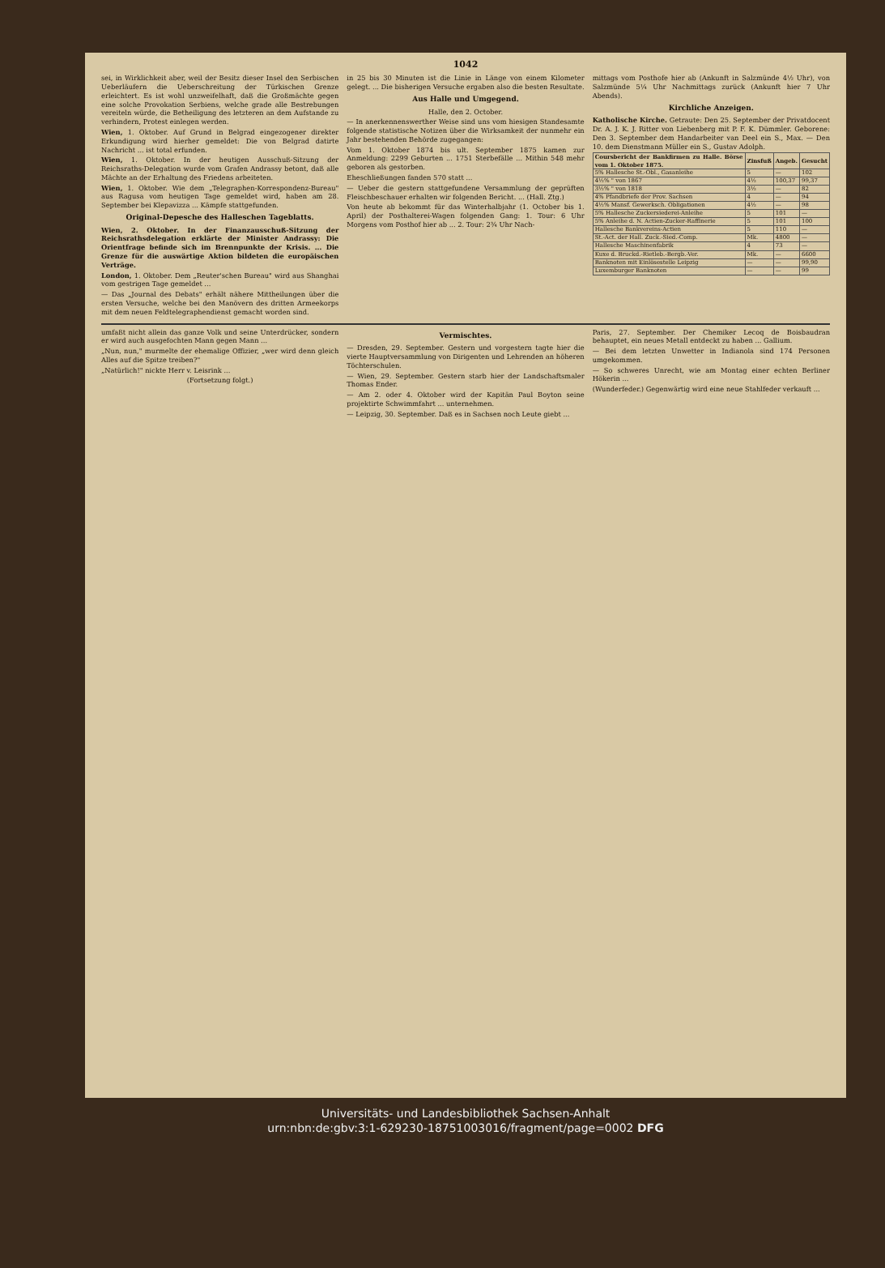1042
sei, in Wirklichkeit aber, weil der Besitz dieser Insel den Serbischen Ueberläufern die Ueberschreitung der Türkischen Grenze erleichtert. Es ist wohl unzweifelhaft, daß die Großmächte gegen eine solche Provokation Serbiens, welche grade alle Bestrebungen vereiteln würde, die Betheiligung des letzteren an dem Aufstande zu verhindern, Protest einlegen werden.
Wien, 1. Oktober. Auf Grund in Belgrad eingezogener direkter Erkundigung wird hierher gemeldet: Die von Belgrad datirte Nachricht ... ist total erfunden.
Wien, 1. Oktober. In der heutigen Ausschuß-Sitzung der Reichsraths-Delegation wurde vom Grafen Andrassy betont, daß alle Mächte an der Erhaltung des Friedens arbeiteten.
Wien, 1. Oktober. Wie dem „Telegraphen-Korrespondenz-Bureau" aus Ragusa vom heutigen Tage gemeldet wird, haben am 28. September bei Klepavizza ... Kämpfe stattgefunden.
Original-Depesche des Halleschen Tageblatts.
Wien, 2. Oktober. In der Finanzausschuß-Sitzung der Reichsrathsdelegation erklärte der Minister Andrassy: Die Orientfrage befinde sich im Brennpunkte der Krisis. ... Die Grenze für die auswärtige Aktion bildeten die europäischen Verträge.
London, 1. Oktober. Dem „Reuter'schen Bureau" wird aus Shanghai vom gestrigen Tage gemeldet ...
— Das „Journal des Debats" erhält nähere Mittheilungen über die ersten Versuche, welche bei den Manövern des dritten Armeekorps mit dem neuen Feldtelegraphendienst gemacht worden sind.
in 25 bis 30 Minuten ist die Linie in Länge von einem Kilometer gelegt. ... Die bisherigen Versuche ergaben also die besten Resultate.
Aus Halle und Umgegend.
Halle, den 2. October.
— In anerkennenswerther Weise sind uns vom hiesigen Standesamte folgende statistische Notizen über die Wirksamkeit der nunmehr ein Jahr bestehenden Behörde zugegangen:
Vom 1. Oktober 1874 bis ult. September 1875 kamen zur Anmeldung: 2299 Geburten ... 1751 Sterbefälle ... Mithin 548 mehr geboren als gestorben.
Eheschließungen fanden 570 statt ...
— Ueber die gestern stattgefundene Versammlung der geprüften Fleischbeschauer erhalten wir folgenden Bericht. ... (Hall. Ztg.)
Von heute ab bekommt für das Winterhalbjahr (1. October bis 1. April) der Posthalterei-Wagen folgenden Gang: 1. Tour: 6 Uhr Morgens vom Posthof hier ab ... 2. Tour: 2¾ Uhr Nach-
mittags vom Posthofe hier ab (Ankunft in Salzmünde 4½ Uhr), von Salzmünde 5¼ Uhr Nachmittags zurück (Ankunft hier 7 Uhr Abends).
Kirchliche Anzeigen.
Katholische Kirche. Getraute: Den 25. September der Privatdocent Dr. A. J. K. J. Ritter von Liebenberg mit P. F. K. Dümmler. Geborene: Den 3. September dem Handarbeiter van Deel ein S., Max. — Den 10. dem Dienstmann Müller ein S., Gustav Adolph.
| Coursbericht der Bankfirmen zu Halle. Börse vom 1. Oktober 1875. | Zinsfuß | Angeb. | Gesucht |
| --- | --- | --- | --- |
| 5% Hallesche St.-Obl., Gasanleihe | 5 | — | 102 |
| 4½% " von 1867 | 4½ | 100,37 | 99,37 |
| 3½% " von 1818 | 3½ | — | 82 |
| 4% Pfandbriefe der Prov. Sachsen | 4 | — | 94 |
| 4½% Mansf. Gewerksch. Obligationen | 4½ | — | 98 |
| 5% Hallesche Zuckersiederei-Anleihe | 5 | 101 | — |
| 5% Anleihe d. N. Actien-Zucker-Raffinerie | 5 | 101 | 100 |
| Hallesche Bankvereins-Actien | 5 | 110 | — |
| St.-Act. der Hall. Zuck.-Sied.-Comp. | Mk. | 4800 | — |
| Hallesche Maschinenfabrik | 4 | 73 | — |
| Kuxe d. Bruckd.-Rietleb.-Bergb.-Ver. | Mk. | — | 6600 |
| Banknoten mit Einlösestelle Leipzig | — | — | 99,90 |
| Luxemburger Banknoten | — | — | 99 |
umfaßt nicht allein das ganze Volk und seine Unterdrücker, sondern er wird auch ausgefochten Mann gegen Mann ...
„Nun, nun," murmelte der ehemalige Offizier, „wer wird denn gleich Alles auf die Spitze treiben?"
„Natürlich!" nickte Herr v. Leisrink ...
(Fortsetzung folgt.)
Vermischtes.
— Dresden, 29. September. Gestern und vorgestern tagte hier die vierte Hauptversammlung von Dirigenten und Lehrenden an höheren Töchterschulen.
— Wien, 29. September. Gestern starb hier der Landschaftsmaler Thomas Ender.
— Am 2. oder 4. Oktober wird der Kapitän Paul Boyton seine projektirte Schwimmfahrt ... unternehmen.
— Leipzig, 30. September. Daß es in Sachsen noch Leute giebt ...
Paris, 27. September. Der Chemiker Lecoq de Boisbaudran behauptet, ein neues Metall entdeckt zu haben ... Gallium.
— Bei dem letzten Unwetter in Indianola sind 174 Personen umgekommen.
— So schweres Unrecht, wie am Montag einer echten Berliner Hökerin ...
(Wunderfeder.) Gegenwärtig wird eine neue Stahlfeder verkauft ...
Universitäts- und Landesbibliothek Sachsen-Anhalt
urn:nbn:de:gbv:3:1-629230-18751003016/fragment/page=0002 DFG